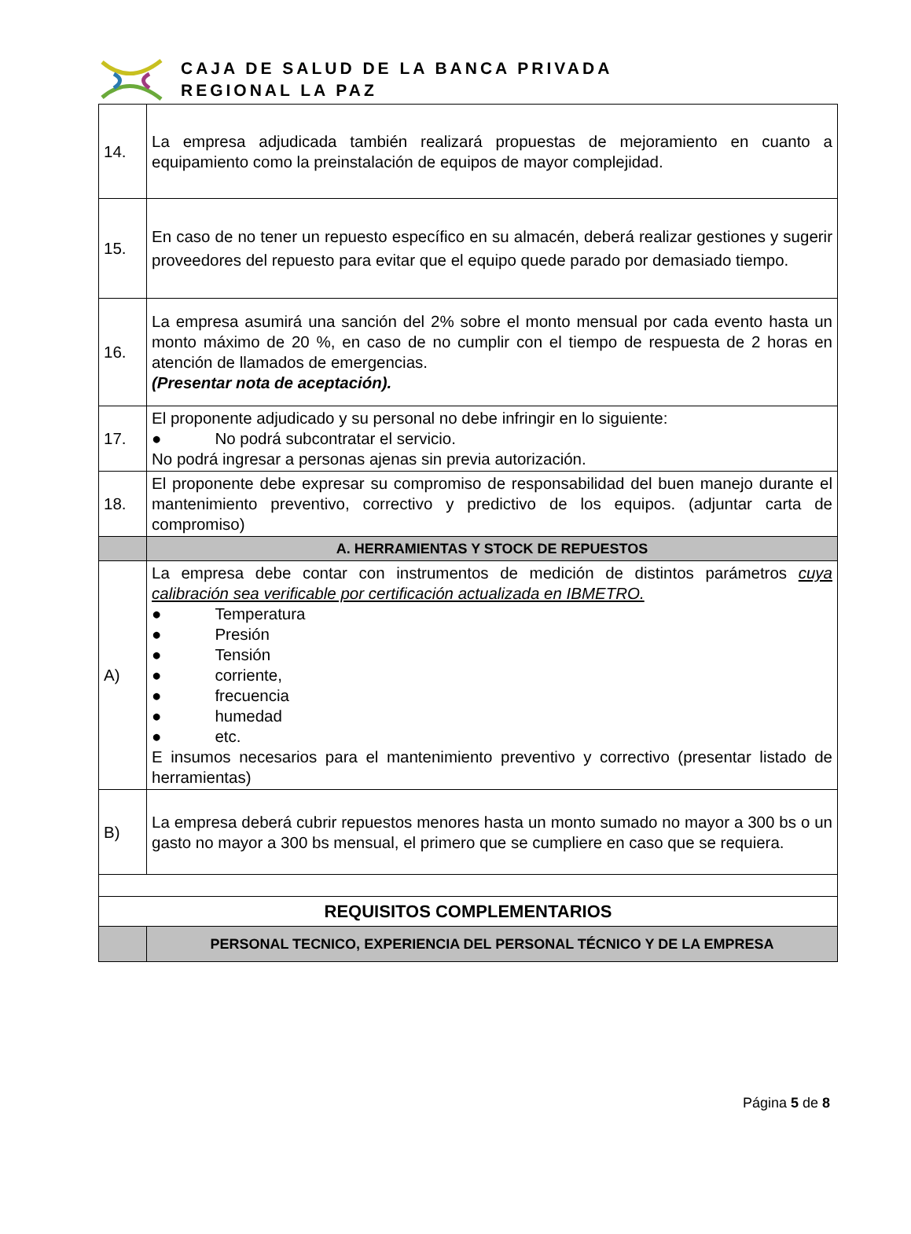CAJA DE SALUD DE LA BANCA PRIVADA
REGIONAL LA PAZ
| 14. | La empresa adjudicada también realizará propuestas de mejoramiento en cuanto a equipamiento como la preinstalación de equipos de mayor complejidad. |
| 15. | En caso de no tener un repuesto específico en su almacén, deberá realizar gestiones y sugerir proveedores del repuesto para evitar que el equipo quede parado por demasiado tiempo. |
| 16. | La empresa asumirá una sanción del 2% sobre el monto mensual por cada evento hasta un monto máximo de 20 %, en caso de no cumplir con el tiempo de respuesta de 2 horas en atención de llamados de emergencias. (Presentar nota de aceptación). |
| 17. | El proponente adjudicado y su personal no debe infringir en lo siguiente: ● No podrá subcontratar el servicio. No podrá ingresar a personas ajenas sin previa autorización. |
| 18. | El proponente debe expresar su compromiso de responsabilidad del buen manejo durante el mantenimiento preventivo, correctivo y predictivo de los equipos. (adjuntar carta de compromiso) |
| | A. HERRAMIENTAS Y STOCK DE REPUESTOS |
| A) | La empresa debe contar con instrumentos de medición de distintos parámetros cuya calibración sea verificable por certificación actualizada en IBMETRO. ● Temperatura ● Presión ● Tensión ● corriente, ● frecuencia ● humedad ● etc. E insumos necesarios para el mantenimiento preventivo y correctivo (presentar listado de herramientas) |
| B) | La empresa deberá cubrir repuestos menores hasta un monto sumado no mayor a 300 bs o un gasto no mayor a 300 bs mensual, el primero que se cumpliere en caso que se requiera. |
| REQUISITOS COMPLEMENTARIOS | |
| | PERSONAL TECNICO, EXPERIENCIA DEL PERSONAL TÉCNICO Y DE LA EMPRESA |
Página 5 de 8